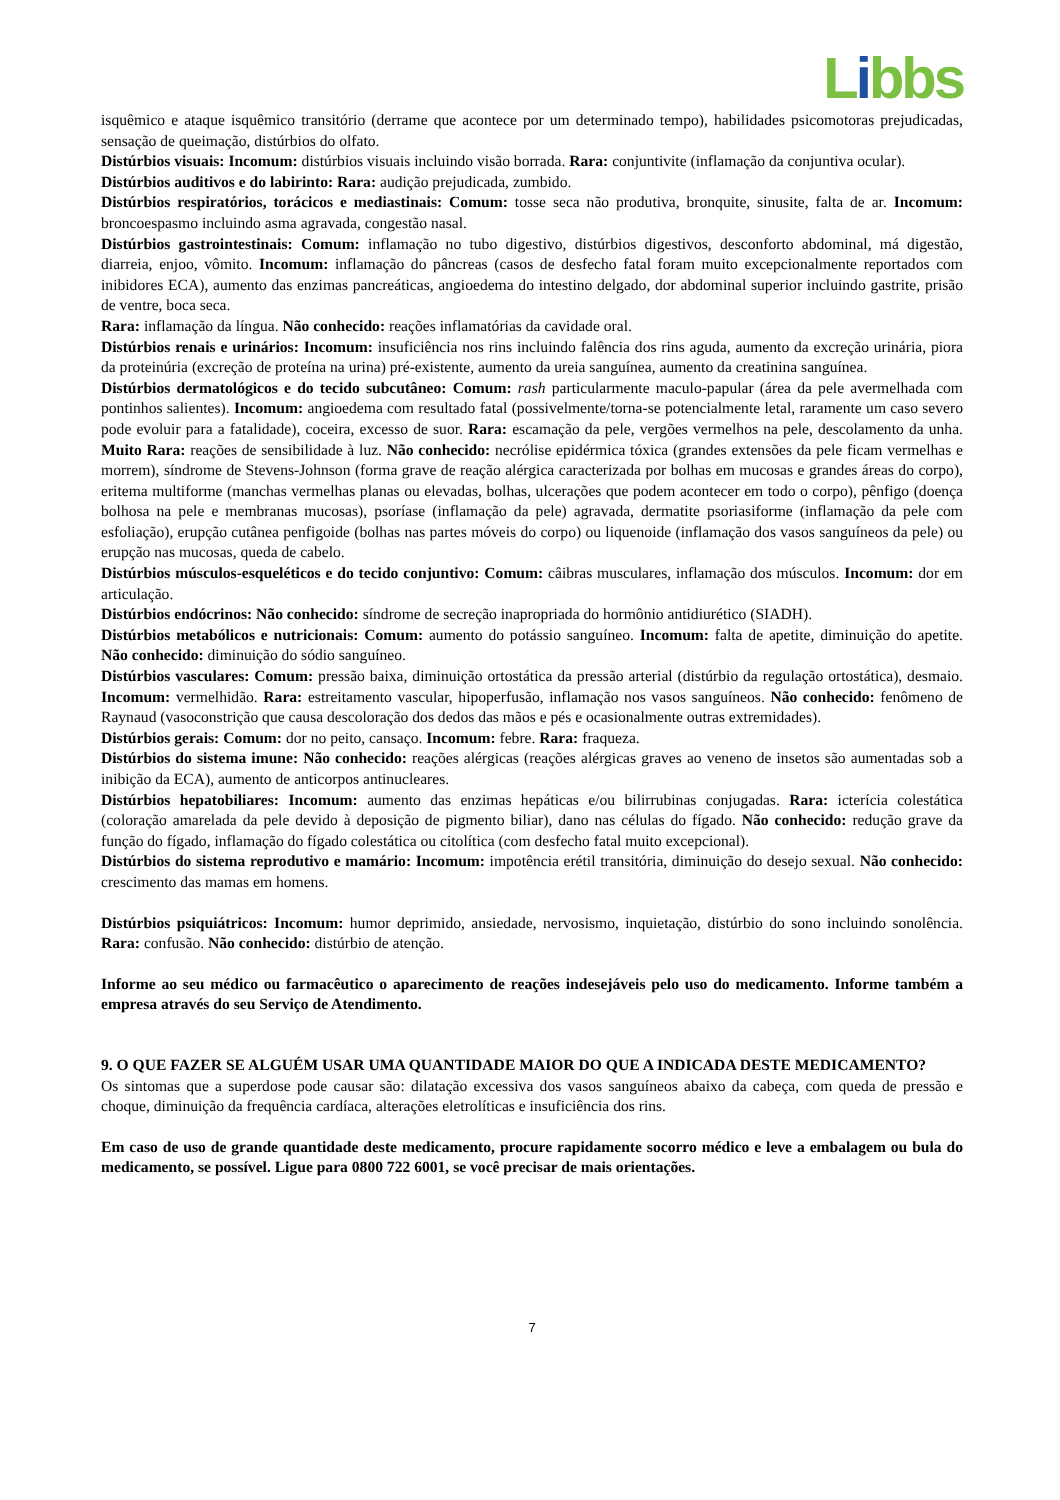Libbs
isquêmico e ataque isquêmico transitório (derrame que acontece por um determinado tempo), habilidades psicomotoras prejudicadas, sensação de queimação, distúrbios do olfato.
Distúrbios visuais: Incomum: distúrbios visuais incluindo visão borrada. Rara: conjuntivite (inflamação da conjuntiva ocular).
Distúrbios auditivos e do labirinto: Rara: audição prejudicada, zumbido.
Distúrbios respiratórios, torácicos e mediastinais: Comum: tosse seca não produtiva, bronquite, sinusite, falta de ar. Incomum: broncoespasmo incluindo asma agravada, congestão nasal.
Distúrbios gastrointestinais: Comum: inflamação no tubo digestivo, distúrbios digestivos, desconforto abdominal, má digestão, diarreia, enjoo, vômito. Incomum: inflamação do pâncreas (casos de desfecho fatal foram muito excepcionalmente reportados com inibidores ECA), aumento das enzimas pancreáticas, angioedema do intestino delgado, dor abdominal superior incluindo gastrite, prisão de ventre, boca seca.
Rara: inflamação da língua. Não conhecido: reações inflamatórias da cavidade oral.
Distúrbios renais e urinários: Incomum: insuficiência nos rins incluindo falência dos rins aguda, aumento da excreção urinária, piora da proteinúria (excreção de proteína na urina) pré-existente, aumento da ureia sanguínea, aumento da creatinina sanguínea.
Distúrbios dermatológicos e do tecido subcutâneo: Comum: rash particularmente maculo-papular (área da pele avermelhada com pontinhos salientes). Incomum: angioedema com resultado fatal (possivelmente/torna-se potencialmente letal, raramente um caso severo pode evoluir para a fatalidade), coceira, excesso de suor. Rara: escamação da pele, vergões vermelhos na pele, descolamento da unha. Muito Rara: reações de sensibilidade à luz. Não conhecido: necrólise epidérmica tóxica (grandes extensões da pele ficam vermelhas e morrem), síndrome de Stevens-Johnson (forma grave de reação alérgica caracterizada por bolhas em mucosas e grandes áreas do corpo), eritema multiforme (manchas vermelhas planas ou elevadas, bolhas, ulcerações que podem acontecer em todo o corpo), pênfigo (doença bolhosa na pele e membranas mucosas), psoríase (inflamação da pele) agravada, dermatite psoriasiforme (inflamação da pele com esfoliação), erupção cutânea penfigoide (bolhas nas partes móveis do corpo) ou liquenoide (inflamação dos vasos sanguíneos da pele) ou erupção nas mucosas, queda de cabelo.
Distúrbios músculos-esqueléticos e do tecido conjuntivo: Comum: câibras musculares, inflamação dos músculos. Incomum: dor em articulação.
Distúrbios endócrinos: Não conhecido: síndrome de secreção inapropriada do hormônio antidiurético (SIADH).
Distúrbios metabólicos e nutricionais: Comum: aumento do potássio sanguíneo. Incomum: falta de apetite, diminuição do apetite. Não conhecido: diminuição do sódio sanguíneo.
Distúrbios vasculares: Comum: pressão baixa, diminuição ortostática da pressão arterial (distúrbio da regulação ortostática), desmaio. Incomum: vermelhidão. Rara: estreitamento vascular, hipoperfusão, inflamação nos vasos sanguíneos. Não conhecido: fenômeno de Raynaud (vasoconstrição que causa descoloração dos dedos das mãos e pés e ocasionalmente outras extremidades).
Distúrbios gerais: Comum: dor no peito, cansaço. Incomum: febre. Rara: fraqueza.
Distúrbios do sistema imune: Não conhecido: reações alérgicas (reações alérgicas graves ao veneno de insetos são aumentadas sob a inibição da ECA), aumento de anticorpos antinucleares.
Distúrbios hepatobiliares: Incomum: aumento das enzimas hepáticas e/ou bilirrubinas conjugadas. Rara: icterícia colestática (coloração amarelada da pele devido à deposição de pigmento biliar), dano nas células do fígado. Não conhecido: redução grave da função do fígado, inflamação do fígado colestática ou citolítica (com desfecho fatal muito excepcional).
Distúrbios do sistema reprodutivo e mamário: Incomum: impotência erétil transitória, diminuição do desejo sexual. Não conhecido: crescimento das mamas em homens.
Distúrbios psiquiátricos: Incomum: humor deprimido, ansiedade, nervosismo, inquietação, distúrbio do sono incluindo sonolência. Rara: confusão. Não conhecido: distúrbio de atenção.
Informe ao seu médico ou farmacêutico o aparecimento de reações indesejáveis pelo uso do medicamento. Informe também a empresa através do seu Serviço de Atendimento.
9. O QUE FAZER SE ALGUÉM USAR UMA QUANTIDADE MAIOR DO QUE A INDICADA DESTE MEDICAMENTO?
Os sintomas que a superdose pode causar são: dilatação excessiva dos vasos sanguíneos abaixo da cabeça, com queda de pressão e choque, diminuição da frequência cardíaca, alterações eletrolíticas e insuficiência dos rins.
Em caso de uso de grande quantidade deste medicamento, procure rapidamente socorro médico e leve a embalagem ou bula do medicamento, se possível. Ligue para 0800 722 6001, se você precisar de mais orientações.
7